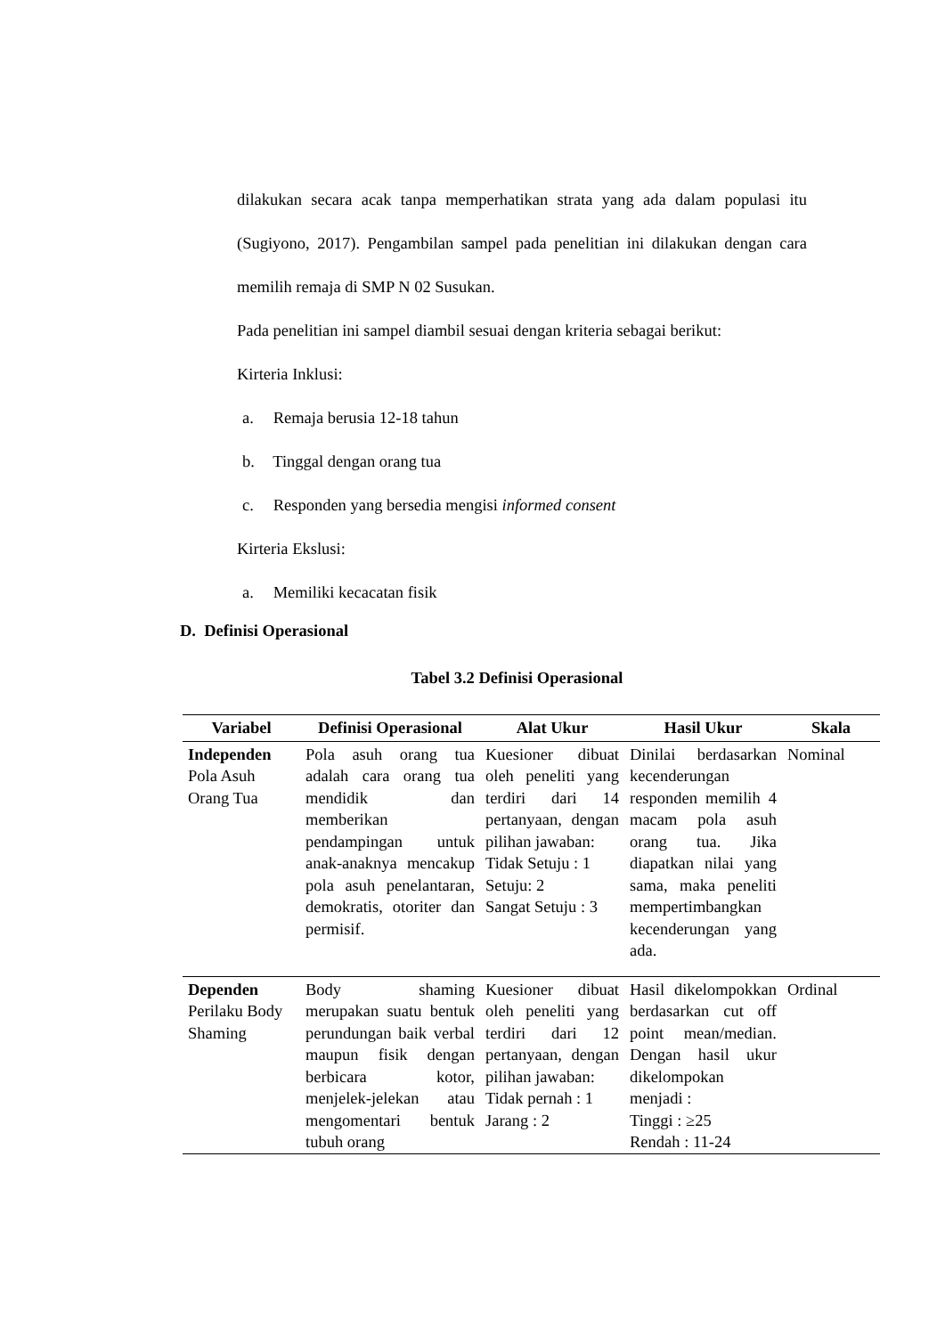dilakukan secara acak tanpa memperhatikan strata yang ada dalam populasi itu (Sugiyono, 2017). Pengambilan sampel pada penelitian ini dilakukan dengan cara memilih remaja di SMP N 02 Susukan.
Pada penelitian ini sampel diambil sesuai dengan kriteria sebagai berikut:
Kirteria Inklusi:
a. Remaja berusia 12-18 tahun
b. Tinggal dengan orang tua
c. Responden yang bersedia mengisi informed consent
Kirteria Ekslusi:
a. Memiliki kecacatan fisik
D. Definisi Operasional
Tabel 3.2 Definisi Operasional
| Variabel | Definisi Operasional | Alat Ukur | Hasil Ukur | Skala |
| --- | --- | --- | --- | --- |
| Independen Pola Asuh Orang Tua | Pola asuh orang tua adalah cara orang tua mendidik dan memberikan pendampingan untuk anak-anaknya mencakup pola asuh penelantaran, demokratis, otoriter dan permisif. | Kuesioner dibuat oleh peneliti yang terdiri dari 14 pertanyaan, dengan pilihan jawaban: Tidak Setuju : 1 Setuju: 2 Sangat Setuju : 3 | Dinilai berdasarkan kecenderungan responden memilih 4 macam pola asuh orang tua. Jika diapatkan nilai yang sama, maka peneliti mempertimbangkan kecenderungan yang ada. | Nominal |
| Dependen Perilaku Body Shaming | Body shaming merupakan suatu bentuk perundungan baik verbal maupun fisik dengan berbicara kotor, menjelek-jelekan atau mengomentari bentuk tubuh orang | Kuesioner dibuat oleh peneliti yang terdiri dari 12 pertanyaan, dengan pilihan jawaban: Tidak pernah : 1 Jarang : 2 | Hasil dikelompokkan berdasarkan cut off point mean/median. Dengan hasil ukur dikelompokan menjadi : Tinggi : ≥25 Rendah : 11-24 | Ordinal |